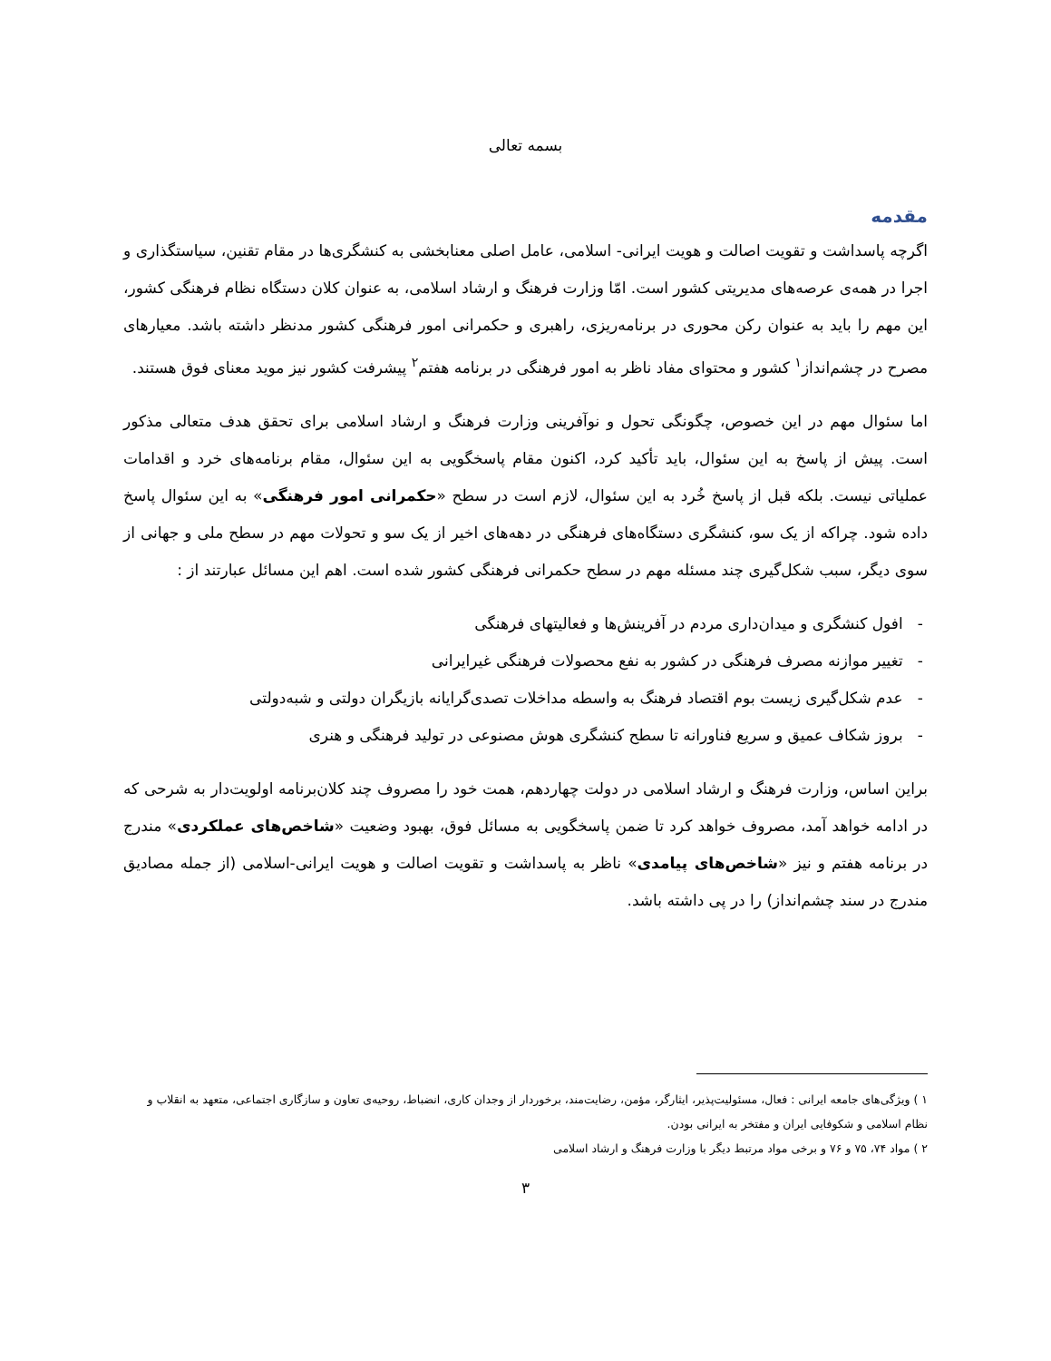بسمه تعالی
مقدمه
اگرچه پاسداشت و تقویت اصالت و هویت ایرانی- اسلامی، عامل اصلی معنابخشی به کنشگری‌ها در مقام تقنین، سیاستگذاری و اجرا در همه‌ی عرصه‌های مدیریتی کشور است. امّا وزارت فرهنگ و ارشاد اسلامی، به عنوان کلان دستگاه نظام فرهنگی کشور، این مهم را باید به عنوان رکن محوری در برنامه‌ریزی، راهبری و حکمرانی امور فرهنگی کشور مدنظر داشته باشد. معیارهای مصرح در چشم‌انداز<sup>۱</sup> کشور و محتوای مفاد ناظر به امور فرهنگی در برنامه هفتم<sup>۲</sup> پیشرفت کشور نیز موید معنای فوق هستند.
اما سئوال مهم در این خصوص، چگونگی تحول و نوآفرینی وزارت فرهنگ و ارشاد اسلامی برای تحقق هدف متعالی مذکور است. پیش از پاسخ به این سئوال، باید تأکید کرد، اکنون مقام پاسخگویی به این سئوال، مقام برنامه‌های خرد و اقدامات عملیاتی نیست. بلکه قبل از پاسخ خُرد به این سئوال، لازم است در سطح «حکمرانی امور فرهنگی» به این سئوال پاسخ داده شود. چراکه از یک سو، کنشگری دستگاه‌های فرهنگی در دهه‌های اخیر از یک سو و تحولات مهم در سطح ملی و جهانی از سوی دیگر، سبب شکل‌گیری چند مسئله مهم در سطح حکمرانی فرهنگی کشور شده است. اهم این مسائل عبارتند از :
- افول کنشگری و میدان‌داری مردم در آفرینش‌ها و فعالیتهای فرهنگی
- تغییر موازنه مصرف فرهنگی در کشور به نفع محصولات فرهنگی غیرایرانی
- عدم شکل‌گیری زیست بوم اقتصاد فرهنگ به واسطه مداخلات تصدی‌گرایانه بازیگران دولتی و شبه‌دولتی
- بروز شکاف عمیق و سریع فناورانه تا سطح کنشگری هوش مصنوعی در تولید فرهنگی و هنری
براین اساس، وزارت فرهنگ و ارشاد اسلامی در دولت چهاردهم، همت خود را مصروف چند کلان‌برنامه اولویت‌دار به شرحی که در ادامه خواهد آمد، مصروف خواهد کرد تا ضمن پاسخگویی به مسائل فوق، بهبود وضعیت «شاخص‌های عملکردی» مندرج در برنامه هفتم و نیز «شاخص‌های پیامدی» ناظر به پاسداشت و تقویت اصالت و هویت ایرانی-اسلامی (از جمله مصادیق مندرج در سند چشم‌انداز) را در پی داشته باشد.
۱ ) ویژگی‌های جامعه ایرانی : فعال، مسئولیت‌پذیر، ایثارگر، مؤمن، رضایت‌مند، برخوردار از وجدان کاری، انضباط، روحیه‌ی تعاون و سازگاری اجتماعی، متعهد به انقلاب و نظام اسلامی و شکوفایی ایران و مفتخر به ایرانی بودن.
۲ ) مواد ۷۴، ۷۵ و ۷۶ و برخی مواد مرتبط دیگر با وزارت فرهنگ و ارشاد اسلامی
۳